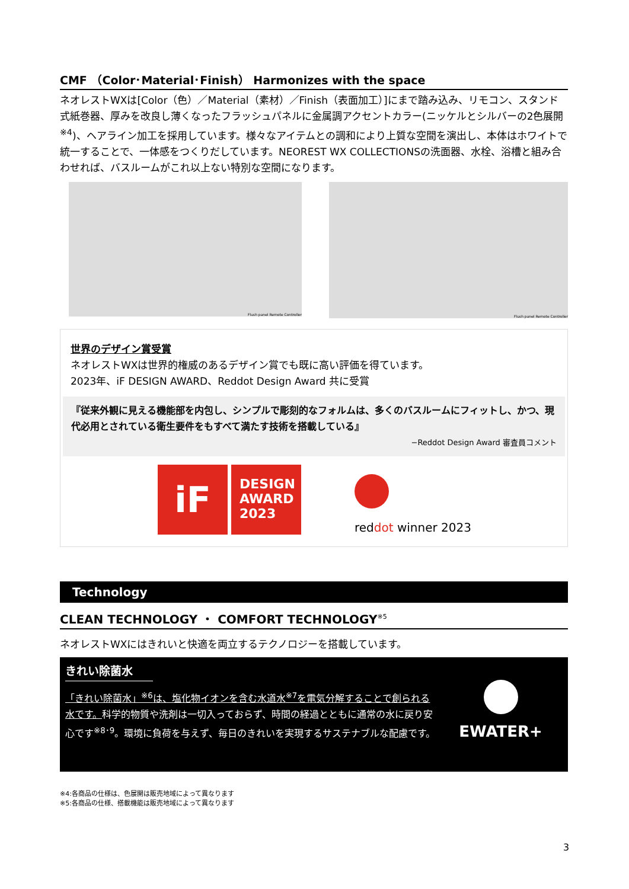CMF （Color･Material･Finish） Harmonizes with the space
ネオレストWXは[Color（色）／Material（素材）／Finish（表面加工）]にまで踏み込み、リモコン、スタンド式紙巻器、厚みを改良し薄くなったフラッシュパネルに金属調アクセントカラー(ニッケルとシルバーの2色展開<sup>※4</sup>)、ヘアライン加工を採用しています。様々なアイテムとの調和により上質な空間を演出し、本体はホワイトで統一することで、一体感をつくりだしています。NEOREST WX COLLECTIONSの洗面器、水栓、浴槽と組み合わせれば、バスルームがこれ以上ない特別な空間になります。
Flush panel Remote Controller
Flush panel Remote Controller
世界のデザイン賞受賞
ネオレストWXは世界的権威のあるデザイン賞でも既に高い評価を得ています。
2023年、iF DESIGN AWARD、Reddot Design Award 共に受賞
『従来外観に見える機能部を内包し、シンプルで彫刻的なフォルムは、多くのバスルームにフィットし、かつ、現代必用とされている衛生要件をもすべて満たす技術を搭載している』
−Reddot Design Award 審査員コメント
iF
DESIGN
AWARD
2023
reddot winner 2023
Technology
CLEAN TECHNOLOGY ・ COMFORT TECHNOLOGY<sup>※5</sup>
ネオレストWXにはきれいと快適を両立するテクノロジーを搭載しています。
きれい除菌水
「きれい除菌水」<sup>※6</sup>は、塩化物イオンを含む水道水<sup>※7</sup>を電気分解することで創られる水です。科学的物質や洗剤は一切入っておらず、時間の経過とともに通常の水に戻り安心です<sup>※8･9</sup>。環境に負荷を与えず、毎日のきれいを実現するサステナブルな配慮です。
EWATER+
※4:各商品の仕様は、色展開は販売地域によって異なります
※5:各商品の仕様、搭載機能は販売地域によって異なります
3